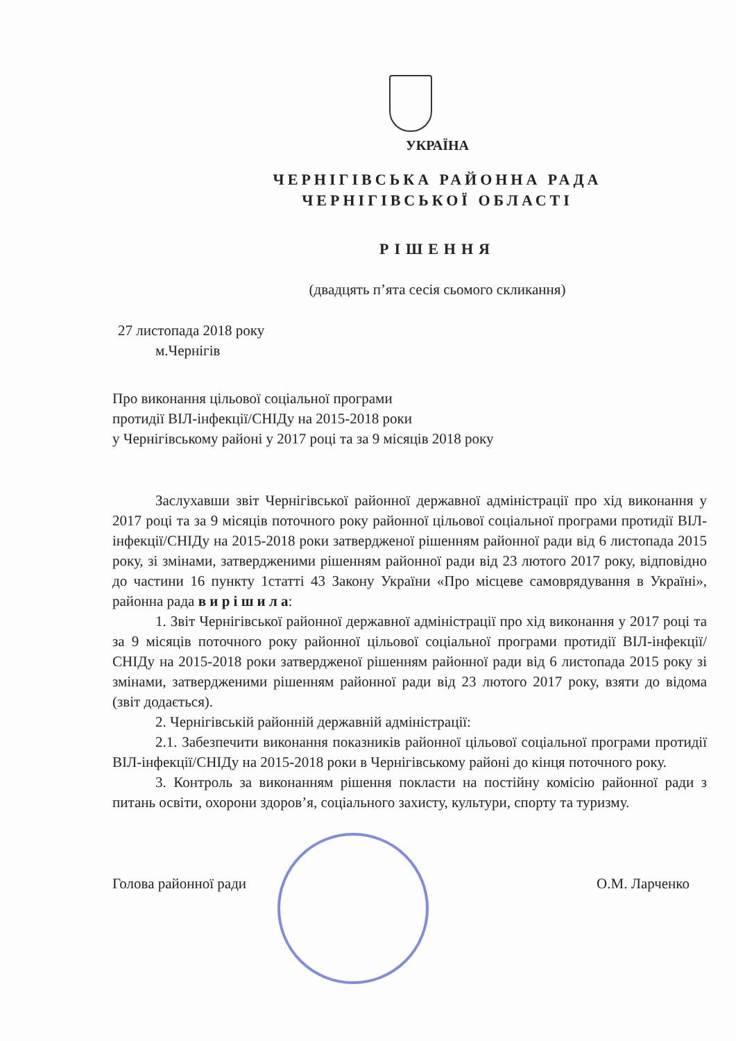УКРАЇНА
ЧЕРНІГІВСЬКА РАЙОННА РАДА
ЧЕРНІГІВСЬКОЇ ОБЛАСТІ
РІШЕННЯ
(двадцять п’ята сесія сьомого скликання)
27 листопада 2018 року
м.Чернігів
Про виконання цільової соціальної програми
протидії ВІЛ-інфекції/СНІДу на 2015-2018 роки
у Чернігівському районі у 2017 році та за 9 місяців 2018 року
Заслухавши звіт Чернігівської районної державної адміністрації про хід виконання у 2017 році та за 9 місяців поточного року районної цільової соціальної програми протидії ВІЛ-інфекції/СНІДу на 2015-2018 роки затвердженої рішенням районної ради від 6 листопада 2015 року, зі змінами, затвердженими рішенням районної ради від 23 лютого 2017 року, відповідно до частини 16 пункту 1статті 43 Закону України «Про місцеве самоврядування в Україні», районна рада в и р і ш и л а:
1. Звіт Чернігівської районної державної адміністрації про хід виконання у 2017 році та за 9 місяців поточного року районної цільової соціальної програми протидії ВІЛ-інфекції/СНІДу на 2015-2018 роки затвердженої рішенням районної ради від 6 листопада 2015 року зі змінами, затвердженими рішенням районної ради від 23 лютого 2017 року, взяти до відома (звіт додається).
2. Чернігівській районній державній адміністрації:
2.1. Забезпечити виконання показників районної цільової соціальної програми протидії ВІЛ-інфекції/СНІДу на 2015-2018 роки в Чернігівському районі до кінця поточного року.
3. Контроль за виконанням рішення покласти на постійну комісію районної ради з питань освіти, охорони здоров’я, соціального захисту, культури, спорту та туризму.
Голова районної ради О.М. Ларченко